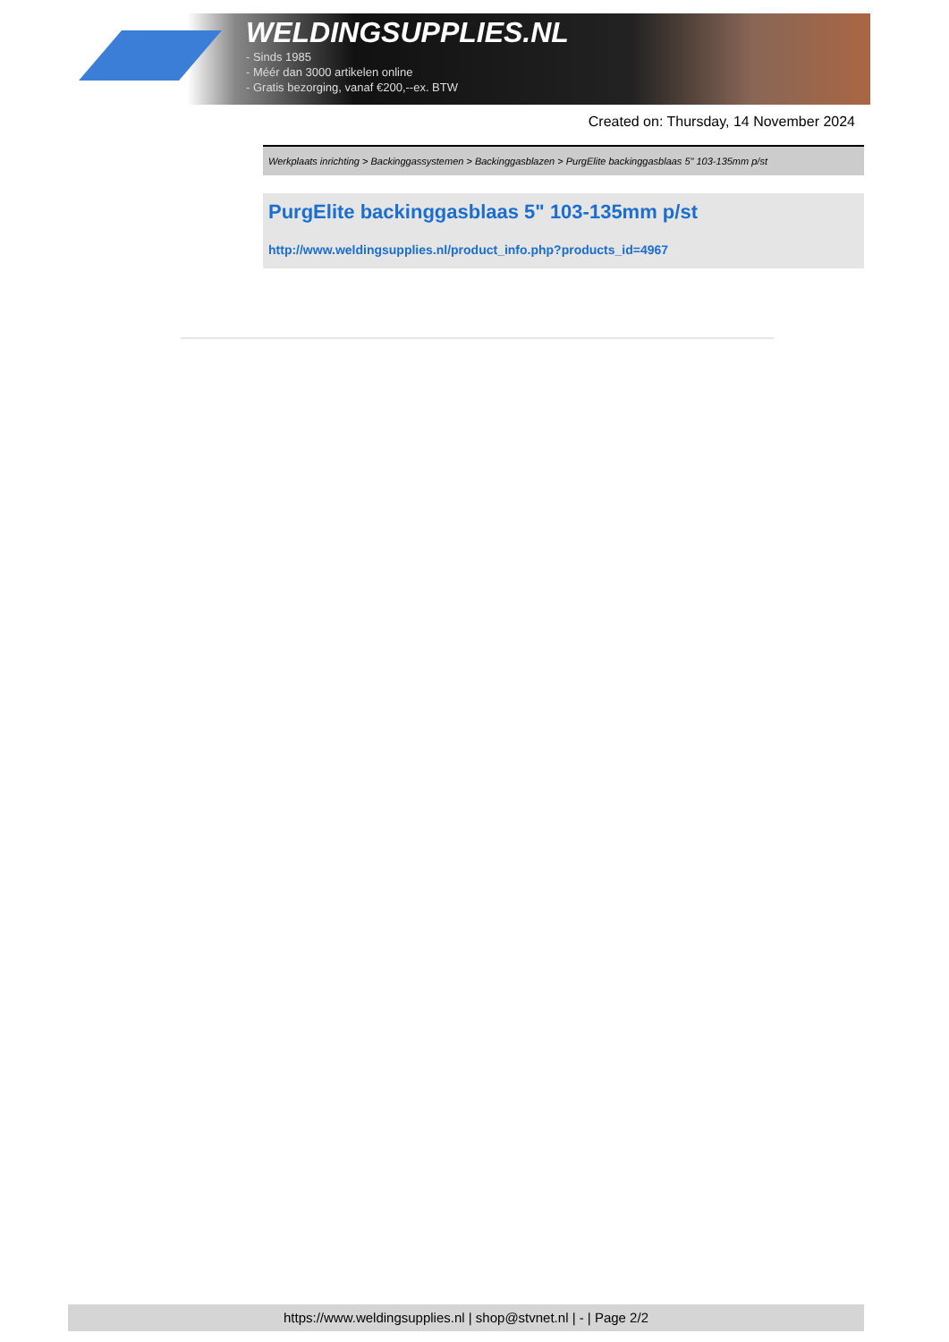WELDINGSUPPLIES.NL
- Sinds 1985
- Méér dan 3000 artikelen online
- Gratis bezorging, vanaf €200,--ex. BTW
Created on: Thursday, 14 November 2024
Werkplaats inrichting > Backinggassystemen > Backinggasblazen > PurgElite backinggasblaas 5" 103-135mm p/st
PurgElite backinggasblaas 5" 103-135mm p/st
http://www.weldingsupplies.nl/product_info.php?products_id=4967
https://www.weldingsupplies.nl | shop@stvnet.nl | - | Page 2/2